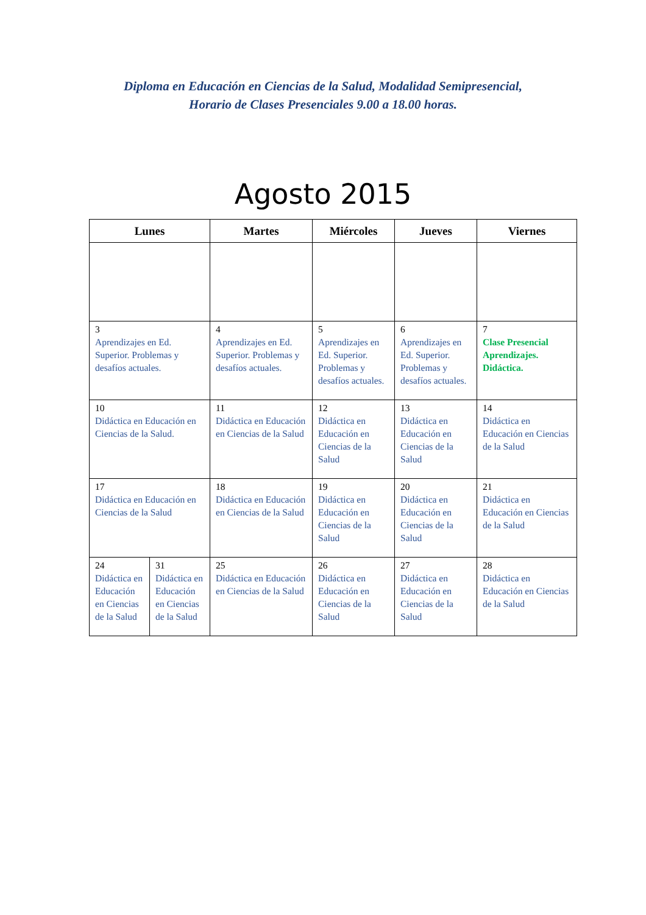Diploma en Educación en Ciencias de la Salud, Modalidad Semipresencial,
Horario de Clases Presenciales 9.00 a 18.00 horas.
Agosto 2015
| Lunes | | Martes | Miércoles | Jueves | Viernes |
| --- | --- | --- | --- | --- | --- |
| 3 Aprendizajes en Ed. Superior. Problemas y desafíos actuales. | | 4 Aprendizajes en Ed. Superior. Problemas y desafíos actuales. | 5 Aprendizajes en Ed. Superior. Problemas y desafíos actuales. | 6 Aprendizajes en Ed. Superior. Problemas y desafíos actuales. | 7 Clase Presencial Aprendizajes. Didáctica. |
| 10 Didáctica en Educación en Ciencias de la Salud. | | 11 Didáctica en Educación en Ciencias de la Salud | 12 Didáctica en Educación en Ciencias de la Salud | 13 Didáctica en Educación en Ciencias de la Salud | 14 Didáctica en Educación en Ciencias de la Salud |
| 17 Didáctica en Educación en Ciencias de la Salud | | 18 Didáctica en Educación en Ciencias de la Salud | 19 Didáctica en Educación en Ciencias de la Salud | 20 Didáctica en Educación en Ciencias de la Salud | 21 Didáctica en Educación en Ciencias de la Salud |
| 24 Didáctica en Educación en Ciencias de la Salud | 31 Didáctica en Educación en Ciencias de la Salud | 25 Didáctica en Educación en Ciencias de la Salud | 26 Didáctica en Educación en Ciencias de la Salud | 27 Didáctica en Educación en Ciencias de la Salud | 28 Didáctica en Educación en Ciencias de la Salud |